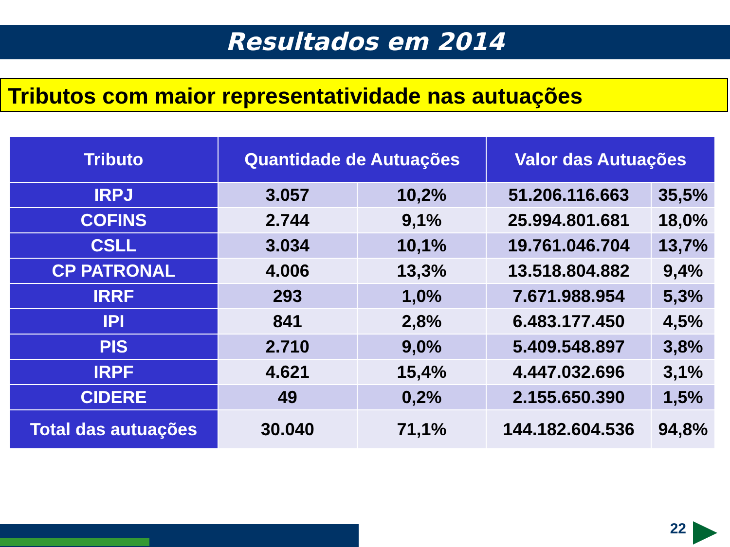Resultados em 2014
Tributos com maior representatividade nas autuações
| Tributo | Quantidade de Autuações | | Valor das Autuações | |
| --- | --- | --- | --- | --- |
| IRPJ | 3.057 | 10,2% | 51.206.116.663 | 35,5% |
| COFINS | 2.744 | 9,1% | 25.994.801.681 | 18,0% |
| CSLL | 3.034 | 10,1% | 19.761.046.704 | 13,7% |
| CP PATRONAL | 4.006 | 13,3% | 13.518.804.882 | 9,4% |
| IRRF | 293 | 1,0% | 7.671.988.954 | 5,3% |
| IPI | 841 | 2,8% | 6.483.177.450 | 4,5% |
| PIS | 2.710 | 9,0% | 5.409.548.897 | 3,8% |
| IRPF | 4.621 | 15,4% | 4.447.032.696 | 3,1% |
| CIDERE | 49 | 0,2% | 2.155.650.390 | 1,5% |
| Total das autuações | 30.040 | 71,1% | 144.182.604.536 | 94,8% |
22